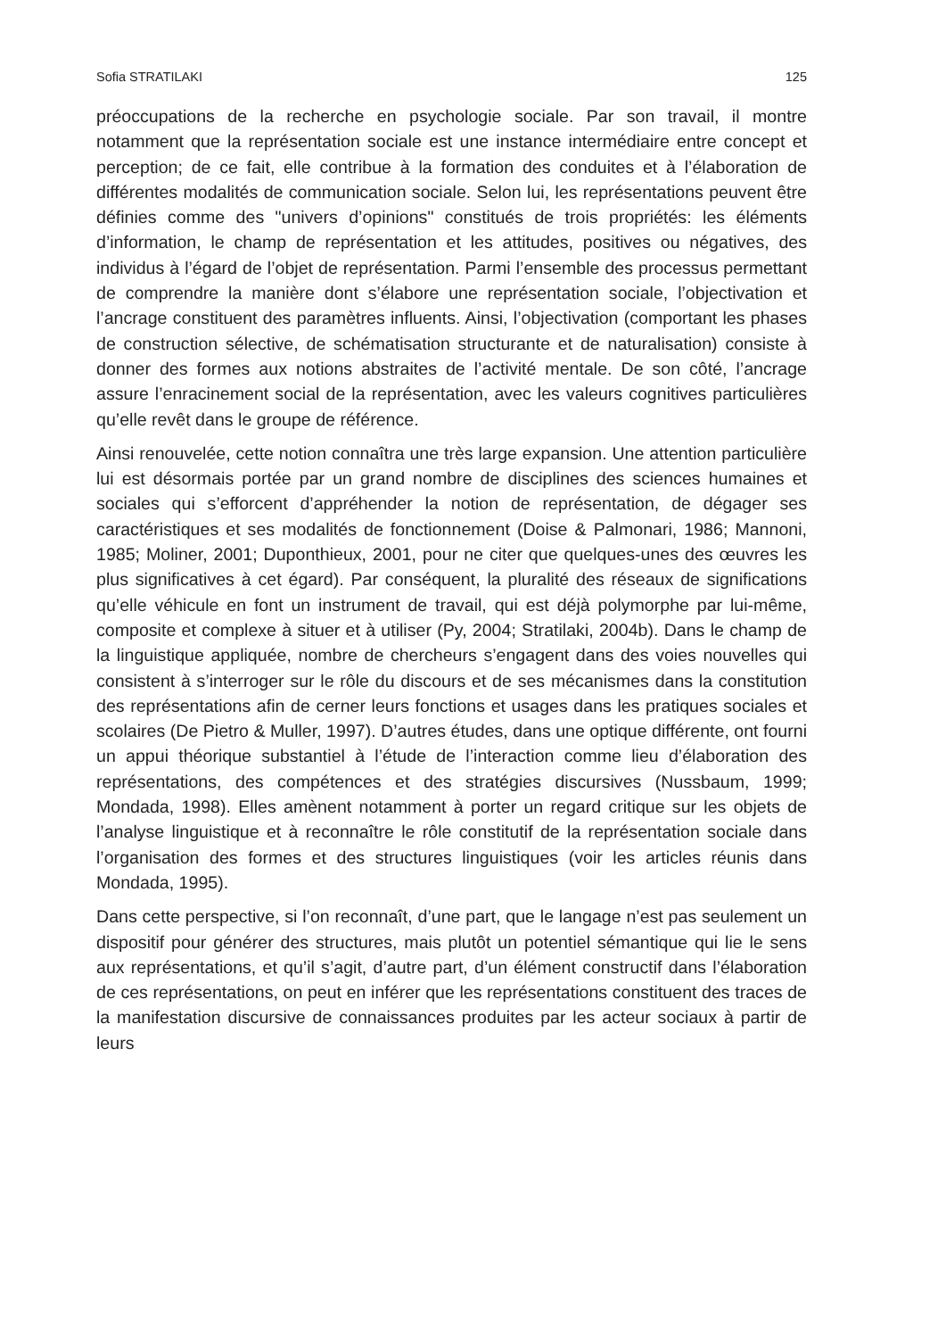Sofia STRATILAKI 125
préoccupations de la recherche en psychologie sociale. Par son travail, il montre notamment que la représentation sociale est une instance intermédiaire entre concept et perception; de ce fait, elle contribue à la formation des conduites et à l’élaboration de différentes modalités de communication sociale. Selon lui, les représentations peuvent être définies comme des "univers d’opinions" constitués de trois propriétés: les éléments d’information, le champ de représentation et les attitudes, positives ou négatives, des individus à l’égard de l’objet de représentation. Parmi l’ensemble des processus permettant de comprendre la manière dont s’élabore une représentation sociale, l’objectivation et l’ancrage constituent des paramètres influents. Ainsi, l’objectivation (comportant les phases de construction sélective, de schématisation structurante et de naturalisation) consiste à donner des formes aux notions abstraites de l’activité mentale. De son côté, l’ancrage assure l’enracinement social de la représentation, avec les valeurs cognitives particulières qu’elle revêt dans le groupe de référence.
Ainsi renouvelée, cette notion connaîtra une très large expansion. Une attention particulière lui est désormais portée par un grand nombre de disciplines des sciences humaines et sociales qui s’efforcent d’appréhender la notion de représentation, de dégager ses caractéristiques et ses modalités de fonctionnement (Doise & Palmonari, 1986; Mannoni, 1985; Moliner, 2001; Duponthieux, 2001, pour ne citer que quelques-unes des œuvres les plus significatives à cet égard). Par conséquent, la pluralité des réseaux de significations qu’elle véhicule en font un instrument de travail, qui est déjà polymorphe par lui-même, composite et complexe à situer et à utiliser (Py, 2004; Stratilaki, 2004b). Dans le champ de la linguistique appliquée, nombre de chercheurs s’engagent dans des voies nouvelles qui consistent à s’interroger sur le rôle du discours et de ses mécanismes dans la constitution des représentations afin de cerner leurs fonctions et usages dans les pratiques sociales et scolaires (De Pietro & Muller, 1997). D’autres études, dans une optique différente, ont fourni un appui théorique substantiel à l’étude de l’interaction comme lieu d’élaboration des représentations, des compétences et des stratégies discursives (Nussbaum, 1999; Mondada, 1998). Elles amènent notamment à porter un regard critique sur les objets de l’analyse linguistique et à reconnaître le rôle constitutif de la représentation sociale dans l’organisation des formes et des structures linguistiques (voir les articles réunis dans Mondada, 1995).
Dans cette perspective, si l’on reconnaît, d’une part, que le langage n’est pas seulement un dispositif pour générer des structures, mais plutôt un potentiel sémantique qui lie le sens aux représentations, et qu’il s’agit, d’autre part, d’un élément constructif dans l’élaboration de ces représentations, on peut en inférer que les représentations constituent des traces de la manifestation discursive de connaissances produites par les acteur sociaux à partir de leurs